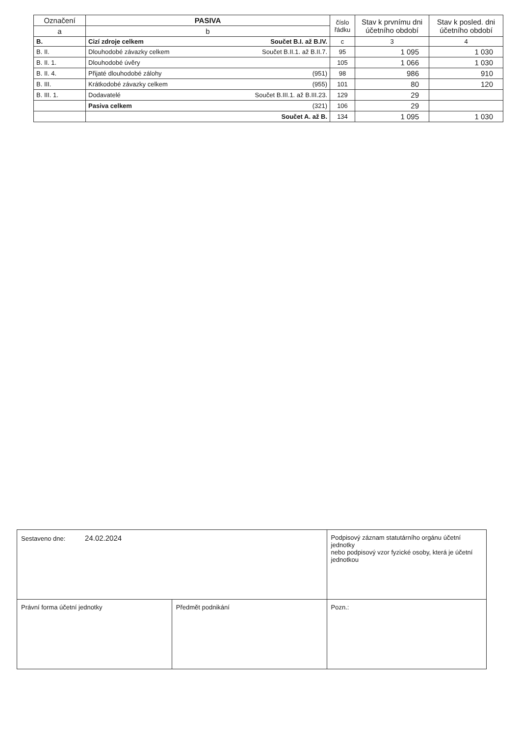| Označení | PASIVA | číslo řádku | Stav k prvnímu dni účetního období | Stav k posled. dni účetního období |
| --- | --- | --- | --- | --- |
| a | b | | | |
| B. | Cizí zdroje celkem Součet B.I. až B.IV. | c | 3 | 4 |
| B. II. | Dlouhodobé závazky celkem Součet B.II.1. až B.II.7. | 95 | 1 095 | 1 030 |
| B. II. 1. | Dlouhodobé úvěry | 105 | 1 066 | 1 030 |
| B. II. 4. | Přijaté dlouhodobé zálohy (951) | 98 | 986 | 910 |
| B. III. | Krátkodobé závazky celkem (955) | 101 | 80 | 120 |
| B. III. 1. | Dodavatelé Součet B.III.1. až B.III.23. | 129 | 29 | |
| | Pasiva celkem (321) | 106 | 29 | |
| | Součet A. až B. | 134 | 1 095 | 1 030 |
| Sestaveno dne: 24.02.2024 | | Podpisový záznam statutárního orgánu účetní jednotky nebo podpisový vzor fyzické osoby, která je účetní jednotkou | |
| Právní forma účetní jednotky | Předmět podnikání | | Pozn.: |